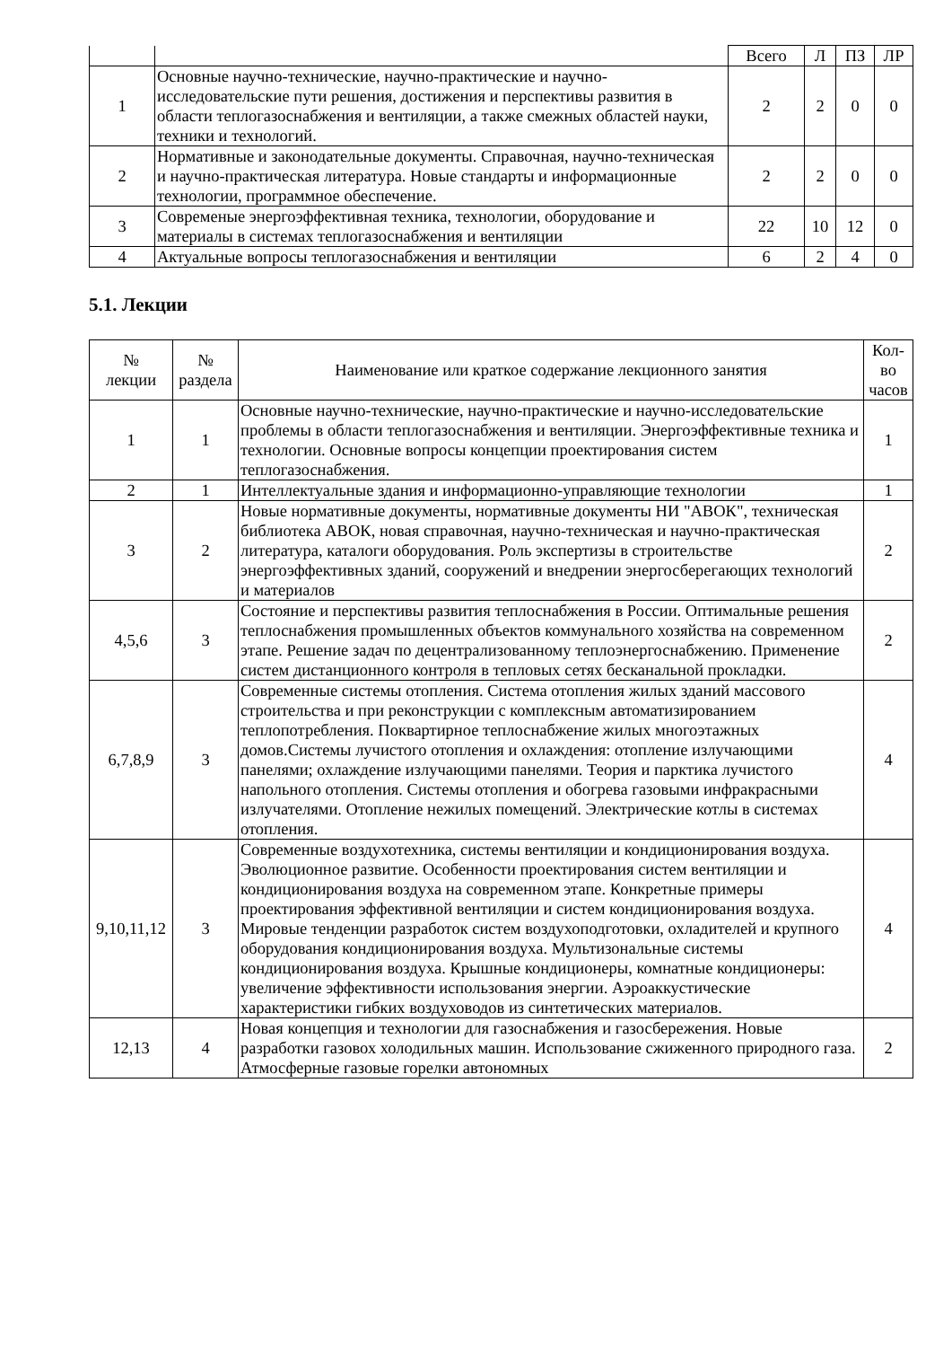| | | Всего | Л | ПЗ | ЛР |
| 1 | Основные научно-технические, научно-практические и научно-исследовательские пути решения, достижения и перспективы развития в области теплогазоснабжения и вентиляции, а также смежных областей науки, техники и технологий. | 2 | 2 | 0 | 0 |
| 2 | Нормативные и законодательные документы. Справочная, научно-техническая и научно-практическая литература. Новые стандарты и информационные технологии, программное обеспечение. | 2 | 2 | 0 | 0 |
| 3 | Современые энергоэффективная техника, технологии, оборудование и материалы в системах теплогазоснабжения и вентиляции | 22 | 10 | 12 | 0 |
| 4 | Актуальные вопросы теплогазоснабжения и вентиляции | 6 | 2 | 4 | 0 |
5.1. Лекции
| № лекции | № раздела | Наименование или краткое содержание лекционного занятия | Кол-во часов |
| --- | --- | --- | --- |
| 1 | 1 | Основные научно-технические, научно-практические и научно-исследовательские проблемы в области теплогазоснабжения и вентиляции. Энергоэффективные техника и технологии. Основные вопросы концепции проектирования систем теплогазоснабжения. | 1 |
| 2 | 1 | Интеллектуальные здания и информационно-управляющие технологии | 1 |
| 3 | 2 | Новые нормативные документы, нормативные документы НИ "АВОК", техническая библиотека АВОК, новая справочная, научно-техническая и научно-практическая литература, каталоги оборудования. Роль экспертизы в строительстве энергоэффективных зданий, сооружений и внедрении энергосберегающих технологий и материалов | 2 |
| 4,5,6 | 3 | Состояние и перспективы развития теплоснабжения в России. Оптимальные решения теплоснабжения промышленных объектов коммунального хозяйства на современном этапе. Решение задач по децентрализованному теплоэнергоснабжению. Применение систем дистанционного контроля в тепловых сетях бесканальной прокладки. | 2 |
| 6,7,8,9 | 3 | Современные системы отопления. Система отопления жилых зданий массового строительства и при реконструкции с комплексным автоматизированием теплопотребления. Поквартирное теплоснабжение жилых многоэтажных домов.Системы лучистого отопления и охлаждения: отопление излучающими панелями; охлаждение излучающими панелями. Теория и парктика лучистого напольного отопления. Системы отопления и обогрева газовыми инфракрасными излучателями. Отопление нежилых помещений. Электрические котлы в системах отопления. | 4 |
| 9,10,11,12 | 3 | Современные воздухотехника, системы вентиляции и кондиционирования воздуха. Эволюционное развитие. Особенности проектирования систем вентиляции и кондиционирования воздуха на современном этапе. Конкретные примеры проектирования эффективной вентиляции и систем кондиционирования воздуха. Мировые тенденции разработок систем воздухоподготовки, охладителей и крупного оборудования кондиционирования воздуха. Мультизональные системы кондиционирования воздуха. Крышные кондиционеры, комнатные кондиционеры: увеличение эффективности использования энергии. Аэроаккустические характеристики гибких воздуховодов из синтетических материалов. | 4 |
| 12,13 | 4 | Новая концепция и технологии для газоснабжения и газосбережения. Новые разработки газовох холодильных машин. Использование сжиженного природного газа. Атмосферные газовые горелки автономных | 2 |